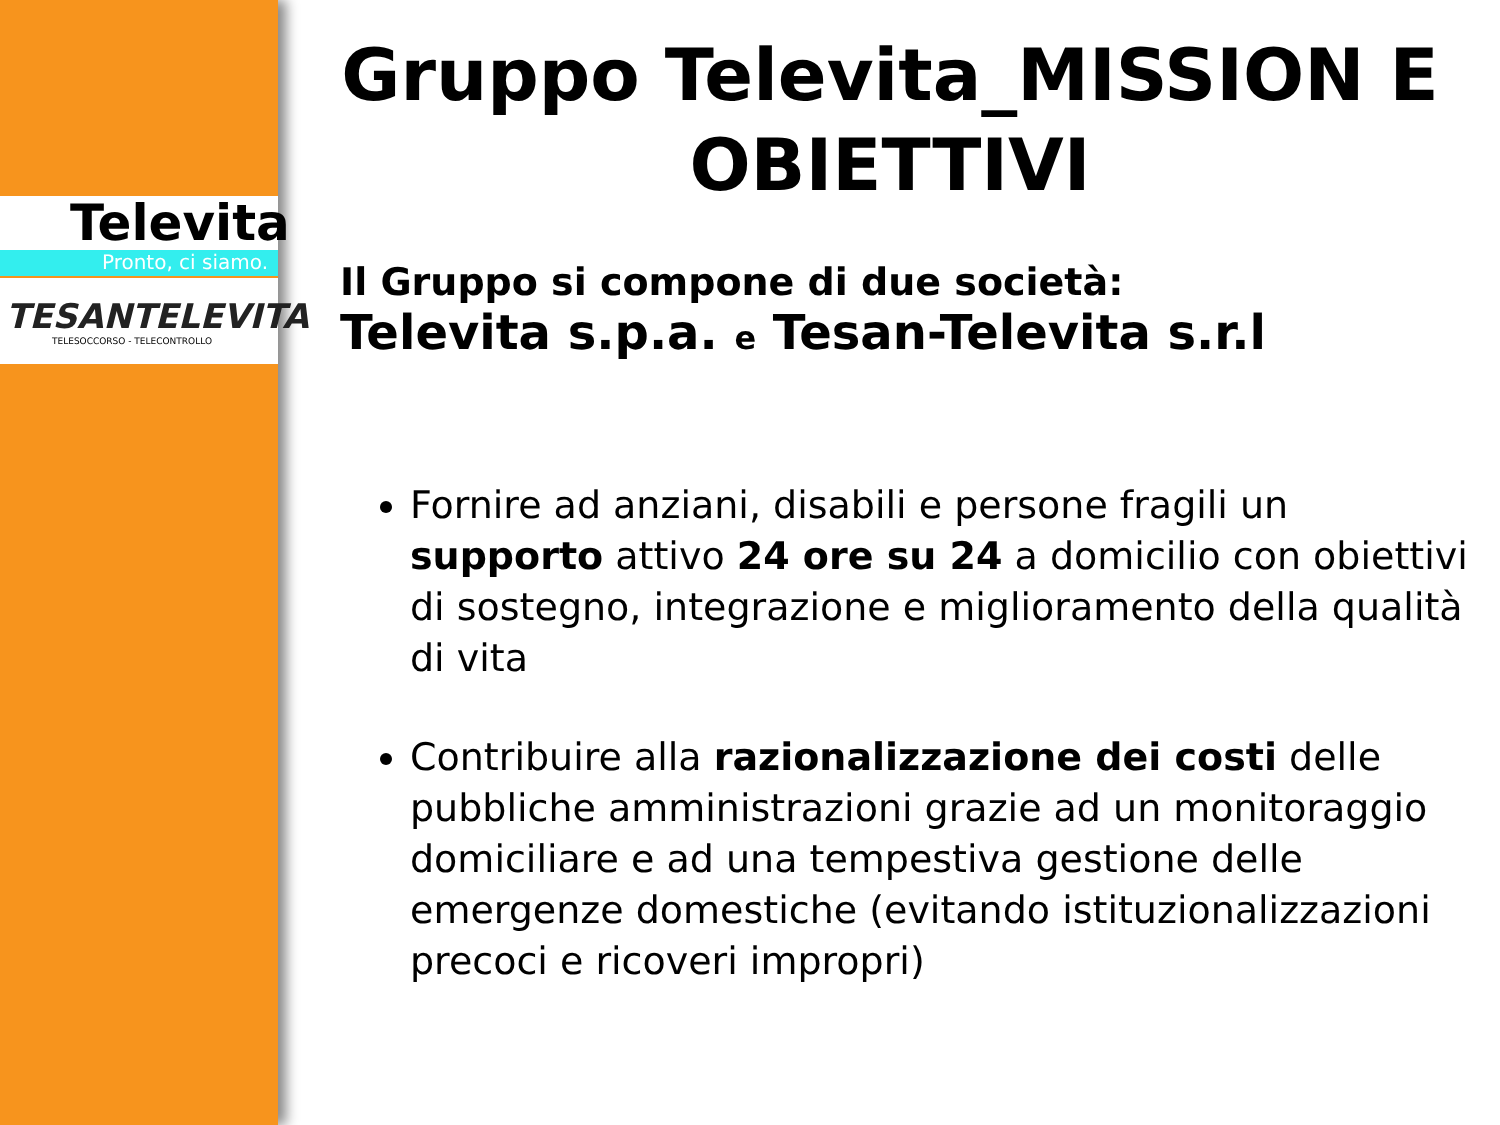Televita
Pronto, ci siamo.
TESANTELEVITA
TELESOCCORSO - TELECONTROLLO
Gruppo Televita_MISSION E OBIETTIVI
Il Gruppo si compone di due società:
Televita s.p.a. e Tesan-Televita s.r.l
Fornire ad anziani, disabili e persone fragili un supporto attivo 24 ore su 24 a domicilio con obiettivi di sostegno, integrazione e miglioramento della qualità di vita
Contribuire alla razionalizzazione dei costi delle pubbliche amministrazioni grazie ad un monitoraggio domiciliare e ad una tempestiva gestione delle emergenze domestiche (evitando istituzionalizzazioni precoci e ricoveri impropri)